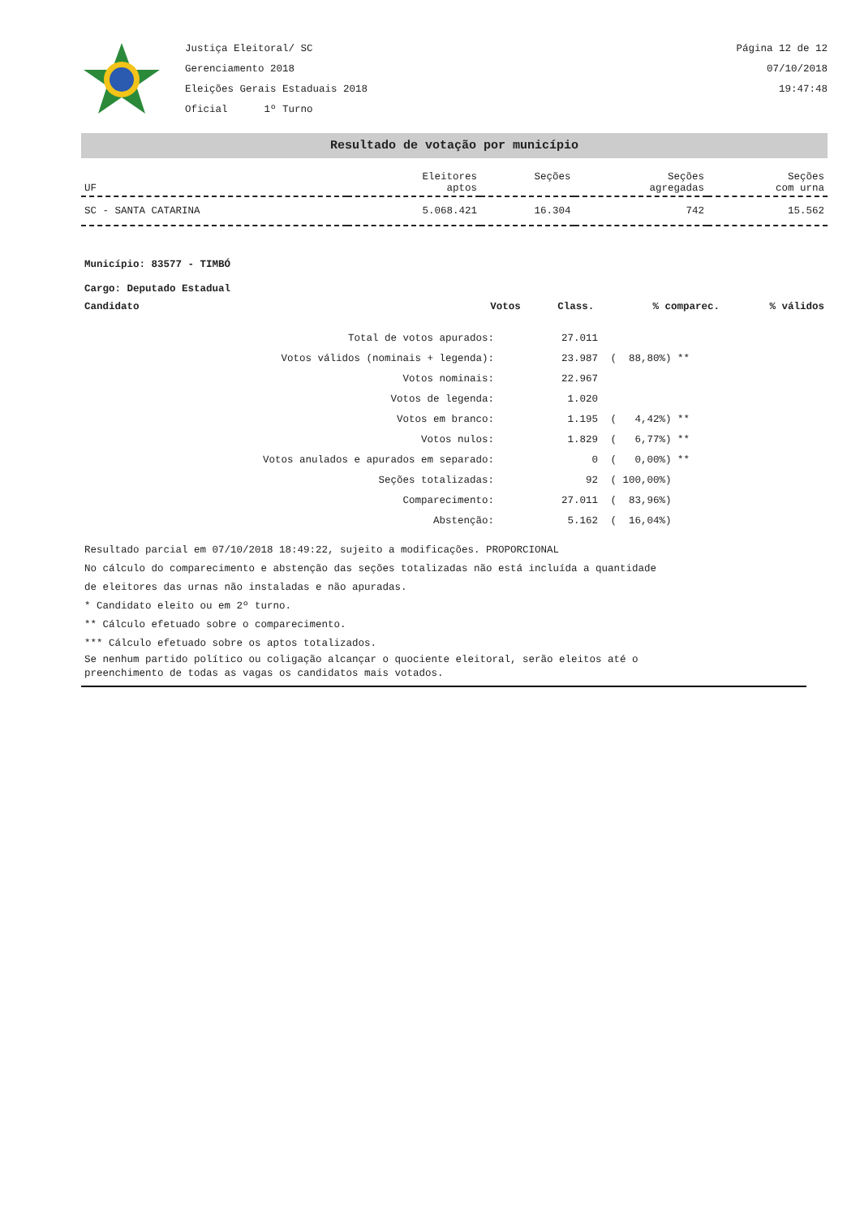Justiça Eleitoral/ SC
Gerenciamento 2018
Eleições Gerais Estaduais 2018
Oficial 1º Turno
Página 12 de 12
07/10/2018
19:47:48
Resultado de votação por município
| UF | Eleitores aptos | Seções | Seções agregadas | Seções com urna |
| --- | --- | --- | --- | --- |
| SC - SANTA CATARINA | 5.068.421 | 16.304 | 742 | 15.562 |
Município: 83577 - TIMBÓ
Cargo: Deputado Estadual
| Candidato | Votos | Class. | % comparec. | % válidos |
| --- | --- | --- | --- | --- |
| Total de votos apurados: | 27.011 | |
| Votos válidos (nominais + legenda): | 23.987 | ( 88,80%) ** |
| Votos nominais: | 22.967 | |
| Votos de legenda: | 1.020 | |
| Votos em branco: | 1.195 | ( 4,42%) ** |
| Votos nulos: | 1.829 | ( 6,77%) ** |
| Votos anulados e apurados em separado: | 0 | ( 0,00%) ** |
| Seções totalizadas: | 92 | ( 100,00%) |
| Comparecimento: | 27.011 | ( 83,96%) |
| Abstenção: | 5.162 | ( 16,04%) |
Resultado parcial em 07/10/2018 18:49:22, sujeito a modificações. PROPORCIONAL
No cálculo do comparecimento e abstenção das seções totalizadas não está incluída a quantidade
de eleitores das urnas não instaladas e não apuradas.
* Candidato eleito ou em 2º turno.
** Cálculo efetuado sobre o comparecimento.
*** Cálculo efetuado sobre os aptos totalizados.
Se nenhum partido político ou coligação alcançar o quociente eleitoral, serão eleitos até o
preenchimento de todas as vagas os candidatos mais votados.